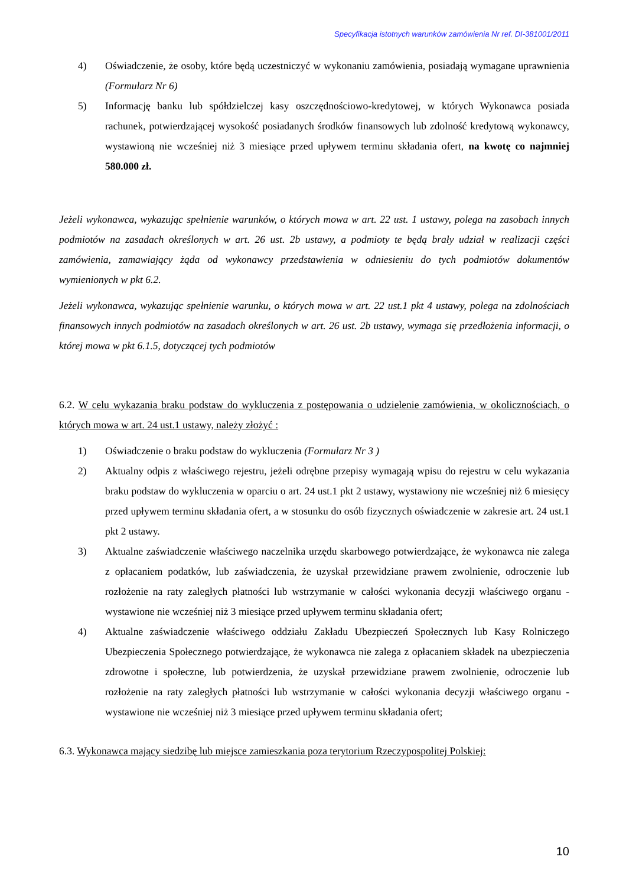Specyfikacja istotnych warunków zamówienia Nr ref. DI-381001/2011
4) Oświadczenie, że osoby, które będą uczestniczyć w wykonaniu zamówienia, posiadają wymagane uprawnienia (Formularz Nr 6)
5) Informację banku lub spółdzielczej kasy oszczędnościowo-kredytowej, w których Wykonawca posiada rachunek, potwierdzającej wysokość posiadanych środków finansowych lub zdolność kredytową wykonawcy, wystawioną nie wcześniej niż 3 miesiące przed upływem terminu składania ofert, na kwotę co najmniej 580.000 zł.
Jeżeli wykonawca, wykazując spełnienie warunków, o których mowa w art. 22 ust. 1 ustawy, polega na zasobach innych podmiotów na zasadach określonych w art. 26 ust. 2b ustawy, a podmioty te będą brały udział w realizacji części zamówienia, zamawiający żąda od wykonawcy przedstawienia w odniesieniu do tych podmiotów dokumentów wymienionych w pkt 6.2.
Jeżeli wykonawca, wykazując spełnienie warunku, o których mowa w art. 22 ust.1 pkt 4 ustawy, polega na zdolnościach finansowych innych podmiotów na zasadach określonych w art. 26 ust. 2b ustawy, wymaga się przedłożenia informacji, o której mowa w pkt 6.1.5, dotyczącej tych podmiotów
6.2. W celu wykazania braku podstaw do wykluczenia z postępowania o udzielenie zamówienia, w okolicznościach, o których mowa w art. 24 ust.1 ustawy, należy złożyć :
1) Oświadczenie o braku podstaw do wykluczenia (Formularz Nr 3 )
2) Aktualny odpis z właściwego rejestru, jeżeli odrębne przepisy wymagają wpisu do rejestru w celu wykazania braku podstaw do wykluczenia w oparciu o art. 24 ust.1 pkt 2 ustawy, wystawiony nie wcześniej niż 6 miesięcy przed upływem terminu składania ofert, a w stosunku do osób fizycznych oświadczenie w zakresie art. 24 ust.1 pkt 2 ustawy.
3) Aktualne zaświadczenie właściwego naczelnika urzędu skarbowego potwierdzające, że wykonawca nie zalega z opłacaniem podatków, lub zaświadczenia, że uzyskał przewidziane prawem zwolnienie, odroczenie lub rozłożenie na raty zaległych płatności lub wstrzymanie w całości wykonania decyzji właściwego organu - wystawione nie wcześniej niż 3 miesiące przed upływem terminu składania ofert;
4) Aktualne zaświadczenie właściwego oddziału Zakładu Ubezpieczeń Społecznych lub Kasy Rolniczego Ubezpieczenia Społecznego potwierdzające, że wykonawca nie zalega z opłacaniem składek na ubezpieczenia zdrowotne i społeczne, lub potwierdzenia, że uzyskał przewidziane prawem zwolnienie, odroczenie lub rozłożenie na raty zaległych płatności lub wstrzymanie w całości wykonania decyzji właściwego organu - wystawione nie wcześniej niż 3 miesiące przed upływem terminu składania ofert;
6.3. Wykonawca mający siedzibę lub miejsce zamieszkania poza terytorium Rzeczypospolitej Polskiej:
10